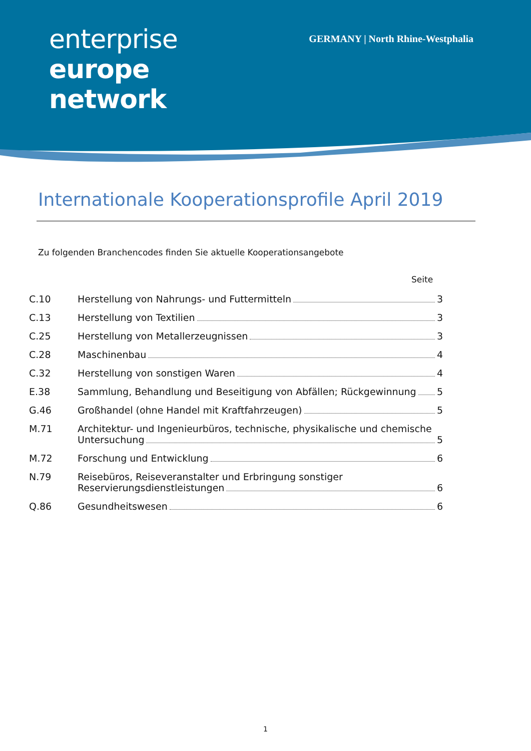enterprise
europe
network
GERMANY | North Rhine-Westphalia
Internationale Kooperationsprofile April 2019
Zu folgenden Branchencodes finden Sie aktuelle Kooperationsangebote
Seite
| C.10 | Herstellung von Nahrungs- und Futtermitteln 3 |
| C.13 | Herstellung von Textilien 3 |
| C.25 | Herstellung von Metallerzeugnissen 3 |
| C.28 | Maschinenbau 4 |
| C.32 | Herstellung von sonstigen Waren 4 |
| E.38 | Sammlung, Behandlung und Beseitigung von Abfällen; Rückgewinnung 5 |
| G.46 | Großhandel (ohne Handel mit Kraftfahrzeugen) 5 |
| M.71 | Architektur- und Ingenieurbüros, technische, physikalische und chemische Untersuchung 5 |
| M.72 | Forschung und Entwicklung 6 |
| N.79 | Reisebüros, Reiseveranstalter und Erbringung sonstiger Reservierungsdienstleistungen 6 |
| Q.86 | Gesundheitswesen 6 |
1